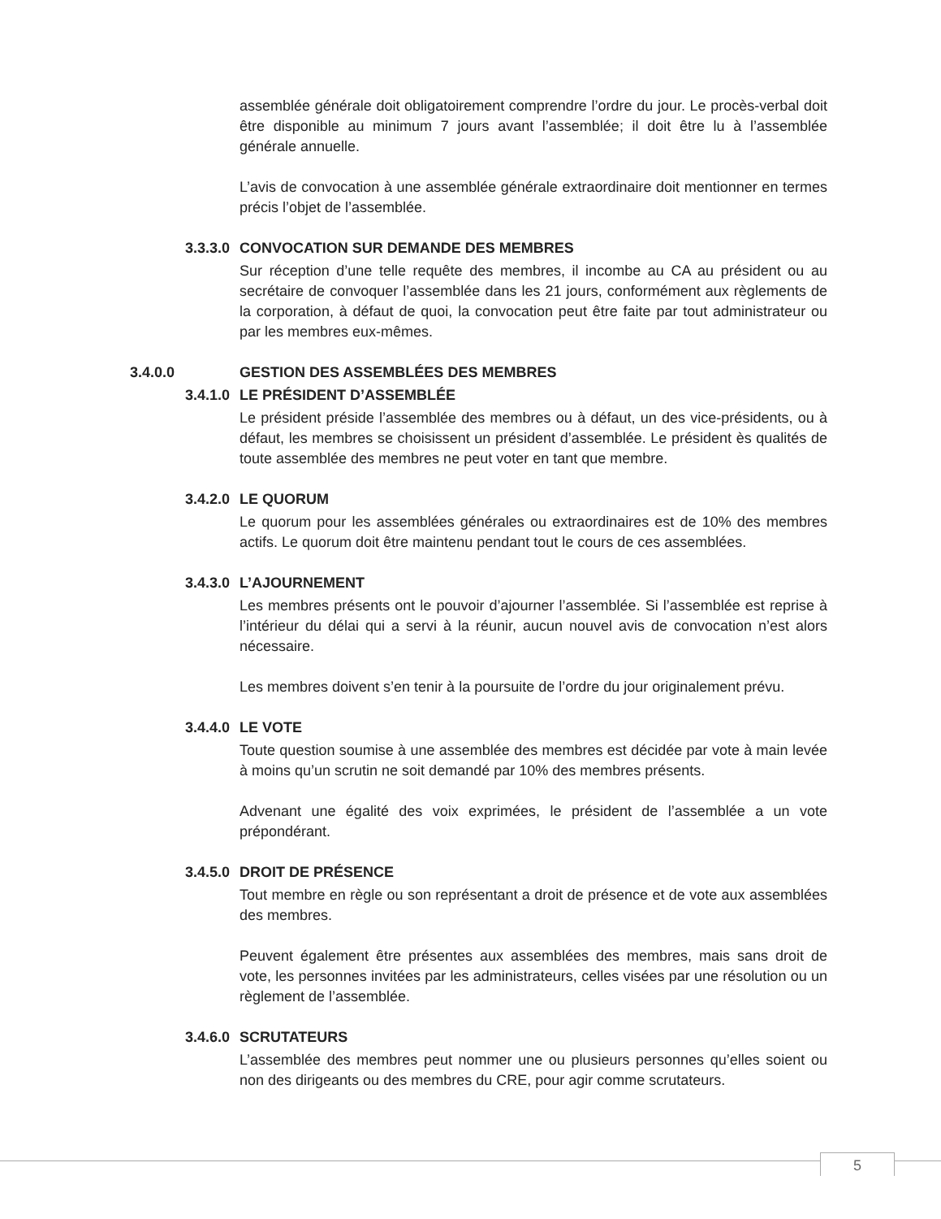assemblée générale doit obligatoirement comprendre l’ordre du jour. Le procès-verbal doit être disponible au minimum 7 jours avant l’assemblée; il doit être lu à l’assemblée générale annuelle.
L’avis de convocation à une assemblée générale extraordinaire doit mentionner en termes précis l’objet de l’assemblée.
3.3.3.0 CONVOCATION SUR DEMANDE DES MEMBRES
Sur réception d’une telle requête des membres, il incombe au CA au président ou au secrétaire de convoquer l’assemblée dans les 21 jours, conformément aux règlements de la corporation, à défaut de quoi, la convocation peut être faite par tout administrateur ou par les membres eux-mêmes.
3.4.0.0 GESTION DES ASSEMBLÉES DES MEMBRES
3.4.1.0 LE PRÉSIDENT D’ASSEMBLÉE
Le président préside l’assemblée des membres ou à défaut, un des vice-présidents, ou à défaut, les membres se choisissent un président d’assemblée. Le président ès qualités de toute assemblée des membres ne peut voter en tant que membre.
3.4.2.0 LE QUORUM
Le quorum pour les assemblées générales ou extraordinaires est de 10% des membres actifs. Le quorum doit être maintenu pendant tout le cours de ces assemblées.
3.4.3.0 L’AJOURNEMENT
Les membres présents ont le pouvoir d’ajourner l’assemblée. Si l’assemblée est reprise à l’intérieur du délai qui a servi à la réunir, aucun nouvel avis de convocation n’est alors nécessaire.
Les membres doivent s’en tenir à la poursuite de l’ordre du jour originalement prévu.
3.4.4.0 LE VOTE
Toute question soumise à une assemblée des membres est décidée par vote à main levée à moins qu’un scrutin ne soit demandé par 10% des membres présents.
Advenant une égalité des voix exprimées, le président de l’assemblée a un vote prépondérant.
3.4.5.0 DROIT DE PRÉSENCE
Tout membre en règle ou son représentant a droit de présence et de vote aux assemblées des membres.
Peuvent également être présentes aux assemblées des membres, mais sans droit de vote, les personnes invitées par les administrateurs, celles visées par une résolution ou un règlement de l’assemblée.
3.4.6.0 SCRUTATEURS
L’assemblée des membres peut nommer une ou plusieurs personnes qu’elles soient ou non des dirigeants ou des membres du CRE, pour agir comme scrutateurs.
5